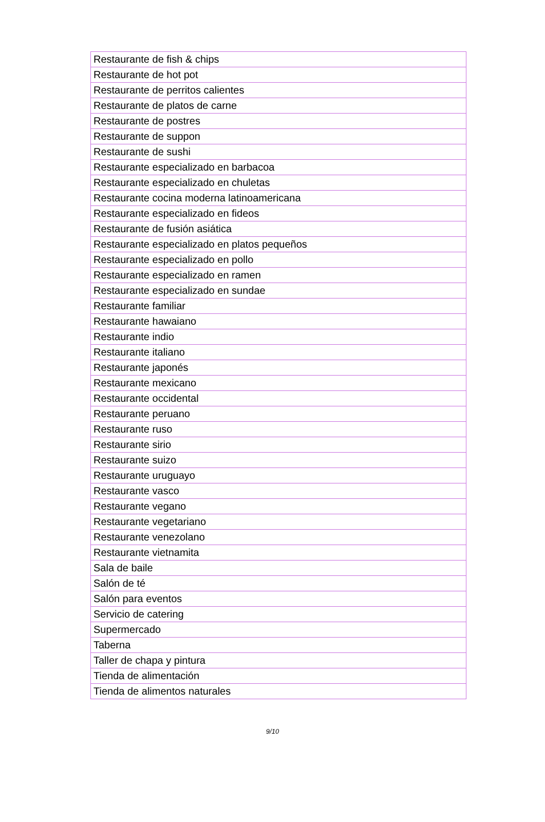| Restaurante de fish & chips |
| Restaurante de hot pot |
| Restaurante de perritos calientes |
| Restaurante de platos de carne |
| Restaurante de postres |
| Restaurante de suppon |
| Restaurante de sushi |
| Restaurante especializado en barbacoa |
| Restaurante especializado en chuletas |
| Restaurante cocina moderna latinoamericana |
| Restaurante especializado en fideos |
| Restaurante de fusión asiática |
| Restaurante especializado en platos pequeños |
| Restaurante especializado en pollo |
| Restaurante especializado en ramen |
| Restaurante especializado en sundae |
| Restaurante familiar |
| Restaurante hawaiano |
| Restaurante indio |
| Restaurante italiano |
| Restaurante japonés |
| Restaurante mexicano |
| Restaurante occidental |
| Restaurante peruano |
| Restaurante ruso |
| Restaurante sirio |
| Restaurante suizo |
| Restaurante uruguayo |
| Restaurante vasco |
| Restaurante vegano |
| Restaurante vegetariano |
| Restaurante venezolano |
| Restaurante vietnamita |
| Sala de baile |
| Salón de té |
| Salón para eventos |
| Servicio de catering |
| Supermercado |
| Taberna |
| Taller de chapa y pintura |
| Tienda de alimentación |
| Tienda de alimentos naturales |
9/10